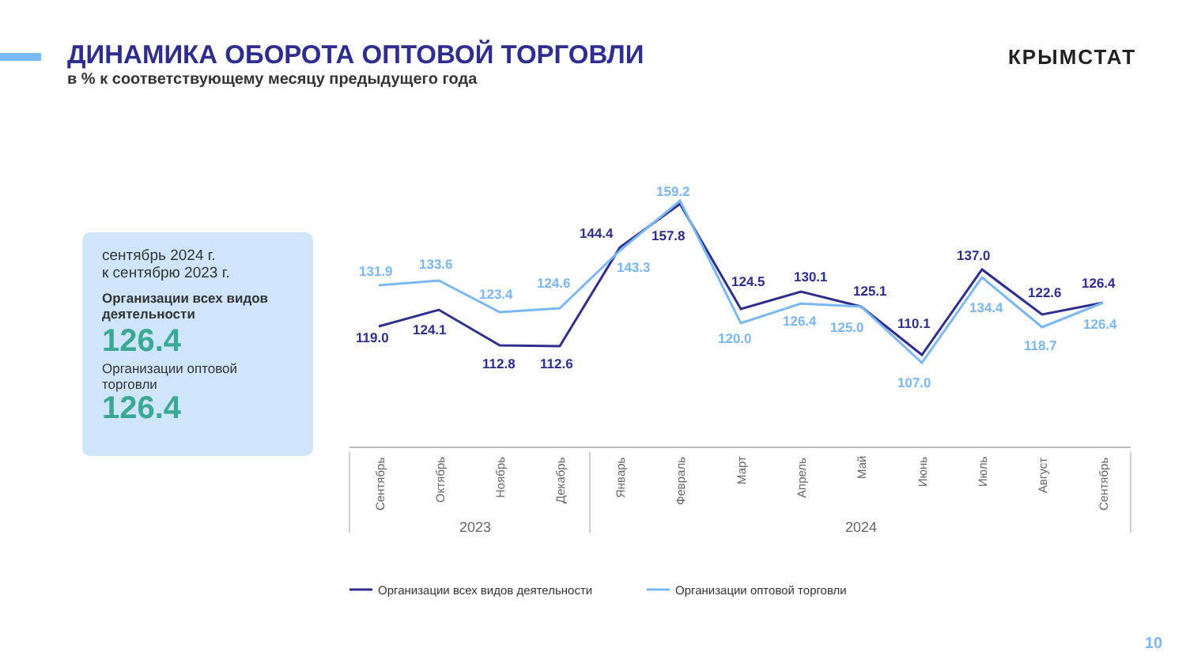ДИНАМИКА ОБОРОТА ОПТОВОЙ ТОРГОВЛИ
в % к соответствующему месяцу предыдущего года
КРЫМСТАТ
сентябрь 2024 г.
к сентябрю 2023 г.
Организации всех видов деятельности
126.4
Организации оптовой торговли
126.4
119.0
124.1
112.8
112.6
144.4
157.8
124.5
130.1
125.1
110.1
137.0
122.6
126.4
131.9
133.6
123.4
124.6
143.3
159.2
120.0
126.4
125.0
107.0
134.4
118.7
126.4
Сентябрь
Октябрь
Ноябрь
Декабрь
Январь
Февраль
Март
Апрель
Май
Июнь
Июль
Август
Сентябрь
2023
2024
Организации всех видов деятельности
Организации оптовой торговли
10